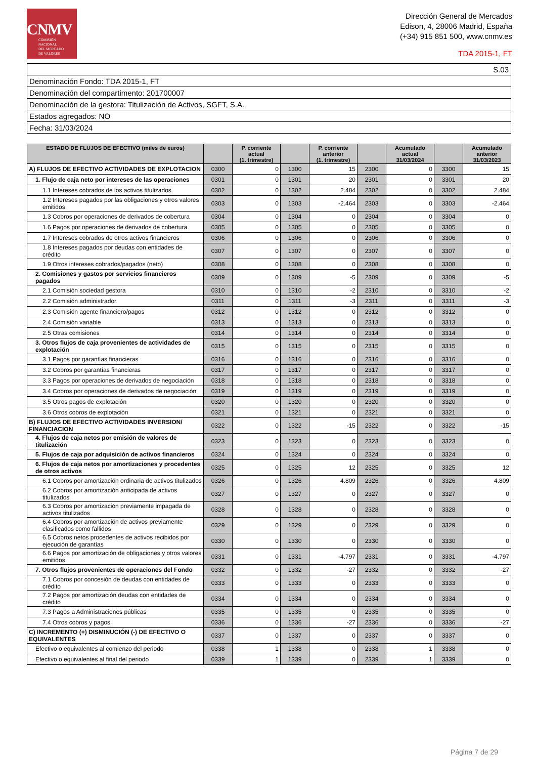CNMV
COMISIÓN
NACIONAL
DEL MERCADO
DE VALORES
Dirección General de Mercados
Edison, 4, 28006 Madrid, España
(+34) 915 851 500, www.cnmv.es
TDA 2015-1, FT
| S.03 |
| Denominación Fondo: TDA 2015-1, FT |
| Denominación del compartimento: 201700007 |
| Denominación de la gestora: Titulización de Activos, SGFT, S.A. |
| Estados agregados: NO |
| Fecha: 31/03/2024 |
| ESTADO DE FLUJOS DE EFECTIVO (miles de euros) | | P. corriente actual (1. trimestre) | | P. corriente anterior (1. trimestre) | | Acumulado actual 31/03/2024 | | Acumulado anterior 31/03/2023 |
| --- | --- | --- | --- | --- | --- | --- | --- | --- |
| A) FLUJOS DE EFECTIVO ACTIVIDADES DE EXPLOTACION | 0300 | 0 | 1300 | 15 | 2300 | 0 | 3300 | 15 |
| 1. Flujo de caja neto por intereses de las operaciones | 0301 | 0 | 1301 | 20 | 2301 | 0 | 3301 | 20 |
| 1.1 Intereses cobrados de los activos titulizados | 0302 | 0 | 1302 | 2.484 | 2302 | 0 | 3302 | 2.484 |
| 1.2 Intereses pagados por las obligaciones y otros valores emitidos | 0303 | 0 | 1303 | -2.464 | 2303 | 0 | 3303 | -2.464 |
| 1.3 Cobros por operaciones de derivados de cobertura | 0304 | 0 | 1304 | 0 | 2304 | 0 | 3304 | 0 |
| 1.6 Pagos por operaciones de derivados de cobertura | 0305 | 0 | 1305 | 0 | 2305 | 0 | 3305 | 0 |
| 1.7 Intereses cobrados de otros activos financieros | 0306 | 0 | 1306 | 0 | 2306 | 0 | 3306 | 0 |
| 1.8 Intereses pagados por deudas con entidades de crédito | 0307 | 0 | 1307 | 0 | 2307 | 0 | 3307 | 0 |
| 1.9 Otros intereses cobrados/pagados (neto) | 0308 | 0 | 1308 | 0 | 2308 | 0 | 3308 | 0 |
| 2. Comisiones y gastos por servicios financieros pagados | 0309 | 0 | 1309 | -5 | 2309 | 0 | 3309 | -5 |
| 2.1 Comisión sociedad gestora | 0310 | 0 | 1310 | -2 | 2310 | 0 | 3310 | -2 |
| 2.2 Comisión administrador | 0311 | 0 | 1311 | -3 | 2311 | 0 | 3311 | -3 |
| 2.3 Comisión agente financiero/pagos | 0312 | 0 | 1312 | 0 | 2312 | 0 | 3312 | 0 |
| 2.4 Comisión variable | 0313 | 0 | 1313 | 0 | 2313 | 0 | 3313 | 0 |
| 2.5 Otras comisiones | 0314 | 0 | 1314 | 0 | 2314 | 0 | 3314 | 0 |
| 3. Otros flujos de caja provenientes de actividades de explotación | 0315 | 0 | 1315 | 0 | 2315 | 0 | 3315 | 0 |
| 3.1 Pagos por garantías financieras | 0316 | 0 | 1316 | 0 | 2316 | 0 | 3316 | 0 |
| 3.2 Cobros por garantías financieras | 0317 | 0 | 1317 | 0 | 2317 | 0 | 3317 | 0 |
| 3.3 Pagos por operaciones de derivados de negociación | 0318 | 0 | 1318 | 0 | 2318 | 0 | 3318 | 0 |
| 3.4 Cobros por operaciones de derivados de negociación | 0319 | 0 | 1319 | 0 | 2319 | 0 | 3319 | 0 |
| 3.5 Otros pagos de explotación | 0320 | 0 | 1320 | 0 | 2320 | 0 | 3320 | 0 |
| 3.6 Otros cobros de explotación | 0321 | 0 | 1321 | 0 | 2321 | 0 | 3321 | 0 |
| B) FLUJOS DE EFECTIVO ACTIVIDADES INVERSION/ FINANCIACION | 0322 | 0 | 1322 | -15 | 2322 | 0 | 3322 | -15 |
| 4. Flujos de caja netos por emisión de valores de titulización | 0323 | 0 | 1323 | 0 | 2323 | 0 | 3323 | 0 |
| 5. Flujos de caja por adquisición de activos financieros | 0324 | 0 | 1324 | 0 | 2324 | 0 | 3324 | 0 |
| 6. Flujos de caja netos por amortizaciones y procedentes de otros activos | 0325 | 0 | 1325 | 12 | 2325 | 0 | 3325 | 12 |
| 6.1 Cobros por amortización ordinaria de activos titulizados | 0326 | 0 | 1326 | 4.809 | 2326 | 0 | 3326 | 4.809 |
| 6.2 Cobros por amortización anticipada de activos titulizados | 0327 | 0 | 1327 | 0 | 2327 | 0 | 3327 | 0 |
| 6.3 Cobros por amortización previamente impagada de activos titulizados | 0328 | 0 | 1328 | 0 | 2328 | 0 | 3328 | 0 |
| 6.4 Cobros por amortización de activos previamente clasificados como fallidos | 0329 | 0 | 1329 | 0 | 2329 | 0 | 3329 | 0 |
| 6.5 Cobros netos procedentes de activos recibidos por ejecución de garantías | 0330 | 0 | 1330 | 0 | 2330 | 0 | 3330 | 0 |
| 6.6 Pagos por amortización de obligaciones y otros valores emitidos | 0331 | 0 | 1331 | -4.797 | 2331 | 0 | 3331 | -4.797 |
| 7. Otros flujos provenientes de operaciones del Fondo | 0332 | 0 | 1332 | -27 | 2332 | 0 | 3332 | -27 |
| 7.1 Cobros por concesión de deudas con entidades de crédito | 0333 | 0 | 1333 | 0 | 2333 | 0 | 3333 | 0 |
| 7.2 Pagos por amortización deudas con entidades de crédito | 0334 | 0 | 1334 | 0 | 2334 | 0 | 3334 | 0 |
| 7.3 Pagos a Administraciones públicas | 0335 | 0 | 1335 | 0 | 2335 | 0 | 3335 | 0 |
| 7.4 Otros cobros y pagos | 0336 | 0 | 1336 | -27 | 2336 | 0 | 3336 | -27 |
| C) INCREMENTO (+) DISMINUCIÓN (-) DE EFECTIVO O EQUIVALENTES | 0337 | 0 | 1337 | 0 | 2337 | 0 | 3337 | 0 |
| Efectivo o equivalentes al comienzo del periodo | 0338 | 1 | 1338 | 0 | 2338 | 1 | 3338 | 0 |
| Efectivo o equivalentes al final del periodo | 0339 | 1 | 1339 | 0 | 2339 | 1 | 3339 | 0 |
Página 7 de 29